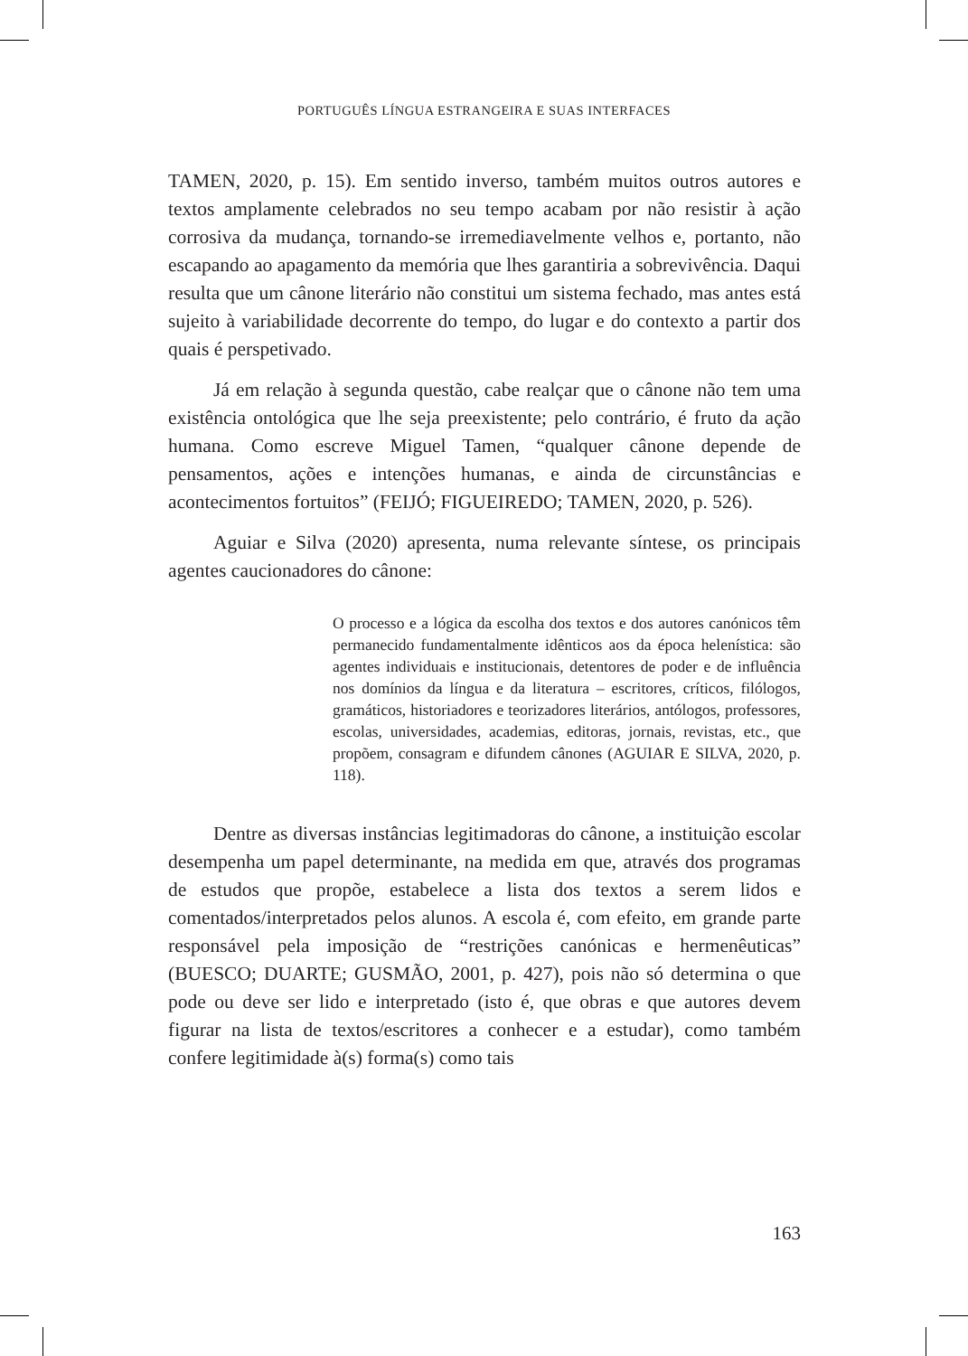PORTUGUÊS LÍNGUA ESTRANGEIRA E SUAS INTERFACES
TAMEN, 2020, p. 15). Em sentido inverso, também muitos outros autores e textos amplamente celebrados no seu tempo acabam por não resistir à ação corrosiva da mudança, tornando-se irremediavelmente velhos e, portanto, não escapando ao apagamento da memória que lhes garantiria a sobrevivência. Daqui resulta que um cânone literário não constitui um sistema fechado, mas antes está sujeito à variabilidade decorrente do tempo, do lugar e do contexto a partir dos quais é perspetivado.
Já em relação à segunda questão, cabe realçar que o cânone não tem uma existência ontológica que lhe seja preexistente; pelo contrário, é fruto da ação humana. Como escreve Miguel Tamen, “qualquer cânone depende de pensamentos, ações e intenções humanas, e ainda de circuns­tâncias e acontecimentos fortuitos” (FEIJÓ; FIGUEIREDO; TAMEN, 2020, p. 526).
Aguiar e Silva (2020) apresenta, numa relevante síntese, os principais agentes caucionadores do cânone:
O processo e a lógica da escolha dos textos e dos autores canónicos têm permanecido fundamentalmente idênticos aos da época helenística: são agentes individuais e institucionais, detentores de poder e de influência nos domínios da língua e da literatura – escritores, críticos, filólogos, gramáticos, historiadores e teorizadores literários, antólogos, professores, escolas, universidades, academias, editoras, jornais, revistas, etc., que propõem, consagram e difundem cânones (AGUIAR E SILVA, 2020, p. 118).
Dentre as diversas instâncias legitimadoras do cânone, a instituição escolar desempenha um papel determinante, na medida em que, através dos programas de estudos que propõe, estabelece a lista dos textos a serem lidos e comentados/interpretados pelos alunos. A escola é, com efeito, em grande parte responsável pela imposição de “restrições canónicas e hermenêuticas” (BUESCO; DUARTE; GUSMÃO, 2001, p. 427), pois não só determina o que pode ou deve ser lido e interpretado (isto é, que obras e que autores devem figurar na lista de textos/escritores a conhecer e a estudar), como também confere legitimidade à(s) forma(s) como tais
163